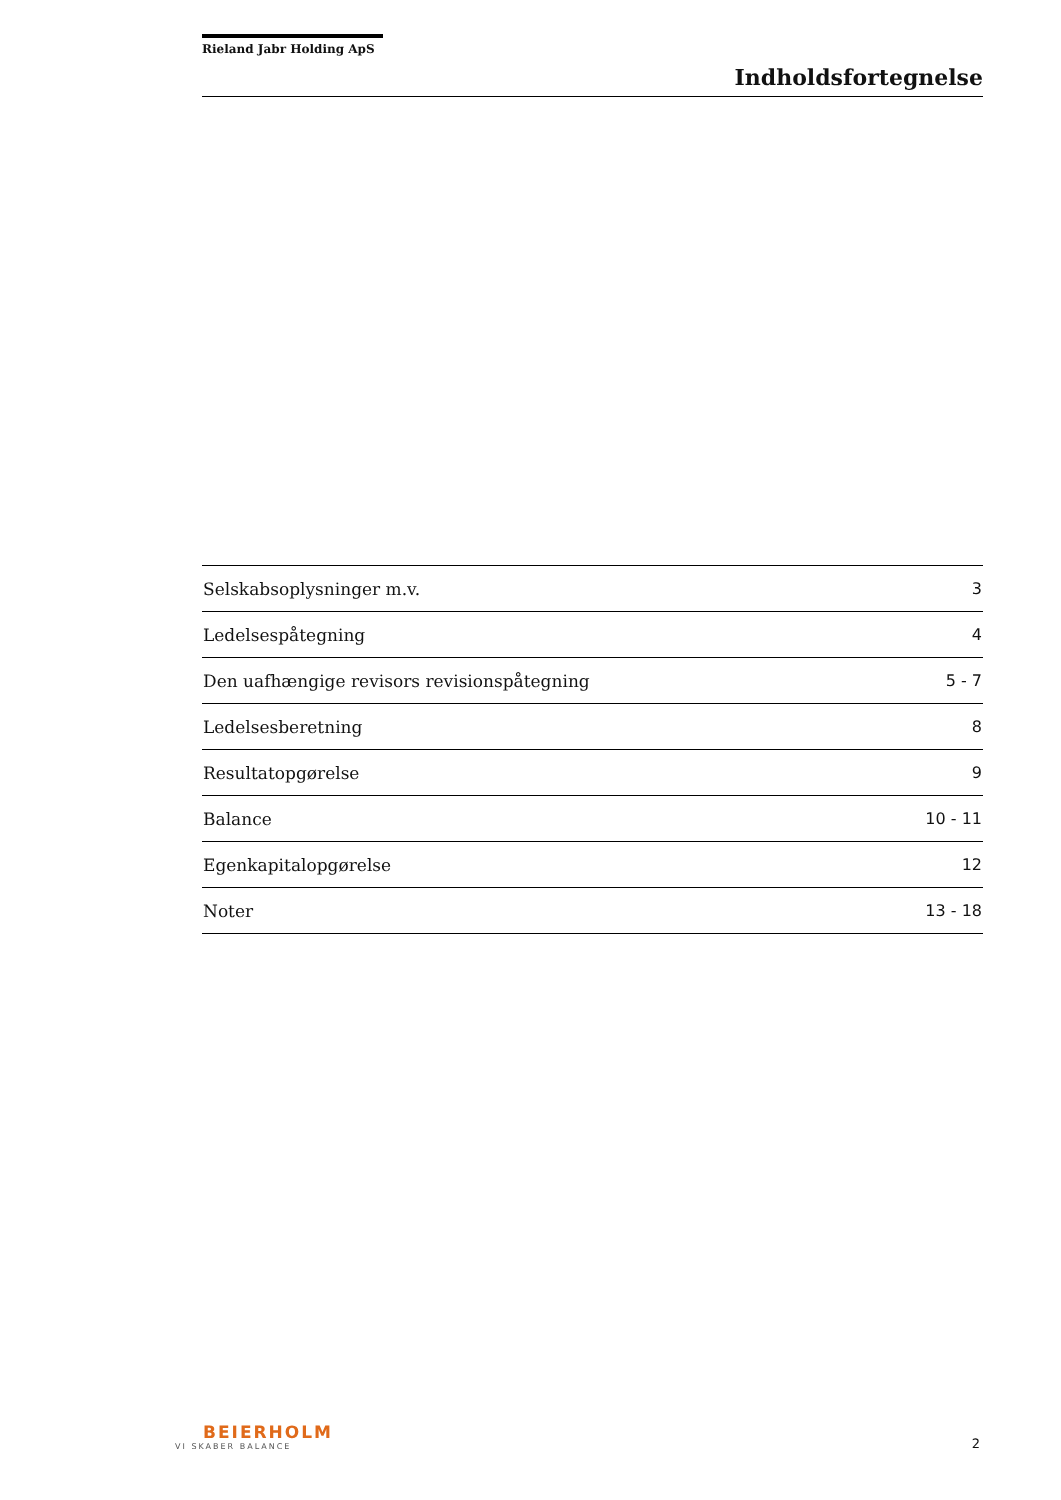Rieland Jabr Holding ApS
Indholdsfortegnelse
| Selskabsoplysninger m.v. | 3 |
| Ledelsespåtegning | 4 |
| Den uafhængige revisors revisionspåtegning | 5 - 7 |
| Ledelsesberetning | 8 |
| Resultatopgørelse | 9 |
| Balance | 10 - 11 |
| Egenkapitalopgørelse | 12 |
| Noter | 13 - 18 |
BEIERHOLM
VI SKABER BALANCE
2